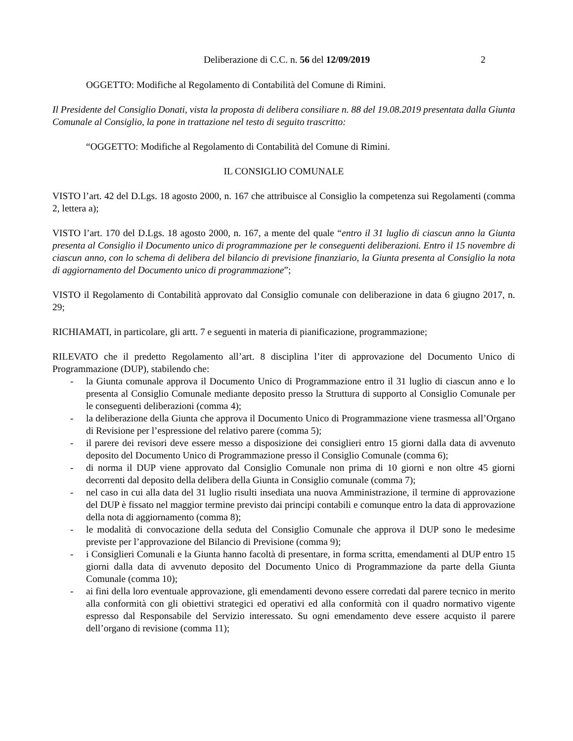Deliberazione di C.C. n. 56 del 12/09/2019 2
OGGETTO: Modifiche al Regolamento di Contabilità del Comune di Rimini.
Il Presidente del Consiglio Donati, vista la proposta di delibera consiliare n. 88 del 19.08.2019 presentata dalla Giunta Comunale al Consiglio, la pone in trattazione nel testo di seguito trascritto:
“OGGETTO: Modifiche al Regolamento di Contabilità del Comune di Rimini.
IL CONSIGLIO COMUNALE
VISTO l’art. 42 del D.Lgs. 18 agosto 2000, n. 167 che attribuisce al Consiglio la competenza sui Regolamenti (comma 2, lettera a);
VISTO l’art. 170 del D.Lgs. 18 agosto 2000, n. 167, a mente del quale “entro il 31 luglio di ciascun anno la Giunta presenta al Consiglio il Documento unico di programmazione per le conseguenti deliberazioni. Entro il 15 novembre di ciascun anno, con lo schema di delibera del bilancio di previsione finanziario, la Giunta presenta al Consiglio la nota di aggiornamento del Documento unico di programmazione”;
VISTO il Regolamento di Contabilità approvato dal Consiglio comunale con deliberazione in data 6 giugno 2017, n. 29;
RICHIAMATI, in particolare, gli artt. 7 e seguenti in materia di pianificazione, programmazione;
RILEVATO che il predetto Regolamento all’art. 8 disciplina l’iter di approvazione del Documento Unico di Programmazione (DUP), stabilendo che:
- la Giunta comunale approva il Documento Unico di Programmazione entro il 31 luglio di ciascun anno e lo presenta al Consiglio Comunale mediante deposito presso la Struttura di supporto al Consiglio Comunale per le conseguenti deliberazioni (comma 4);
- la deliberazione della Giunta che approva il Documento Unico di Programmazione viene trasmessa all’Organo di Revisione per l’espressione del relativo parere (comma 5);
- il parere dei revisori deve essere messo a disposizione dei consiglieri entro 15 giorni dalla data di avvenuto deposito del Documento Unico di Programmazione presso il Consiglio Comunale (comma 6);
- di norma il DUP viene approvato dal Consiglio Comunale non prima di 10 giorni e non oltre 45 giorni decorrenti dal deposito della delibera della Giunta in Consiglio comunale (comma 7);
- nel caso in cui alla data del 31 luglio risulti insediata una nuova Amministrazione, il termine di approvazione del DUP è fissato nel maggior termine previsto dai principi contabili e comunque entro la data di approvazione della nota di aggiornamento (comma 8);
- le modalità di convocazione della seduta del Consiglio Comunale che approva il DUP sono le medesime previste per l’approvazione del Bilancio di Previsione (comma 9);
- i Consiglieri Comunali e la Giunta hanno facoltà di presentare, in forma scritta, emendamenti al DUP entro 15 giorni dalla data di avvenuto deposito del Documento Unico di Programmazione da parte della Giunta Comunale (comma 10);
- ai fini della loro eventuale approvazione, gli emendamenti devono essere corredati dal parere tecnico in merito alla conformità con gli obiettivi strategici ed operativi ed alla conformità con il quadro normativo vigente espresso dal Responsabile del Servizio interessato. Su ogni emendamento deve essere acquisto il parere dell’organo di revisione (comma 11);